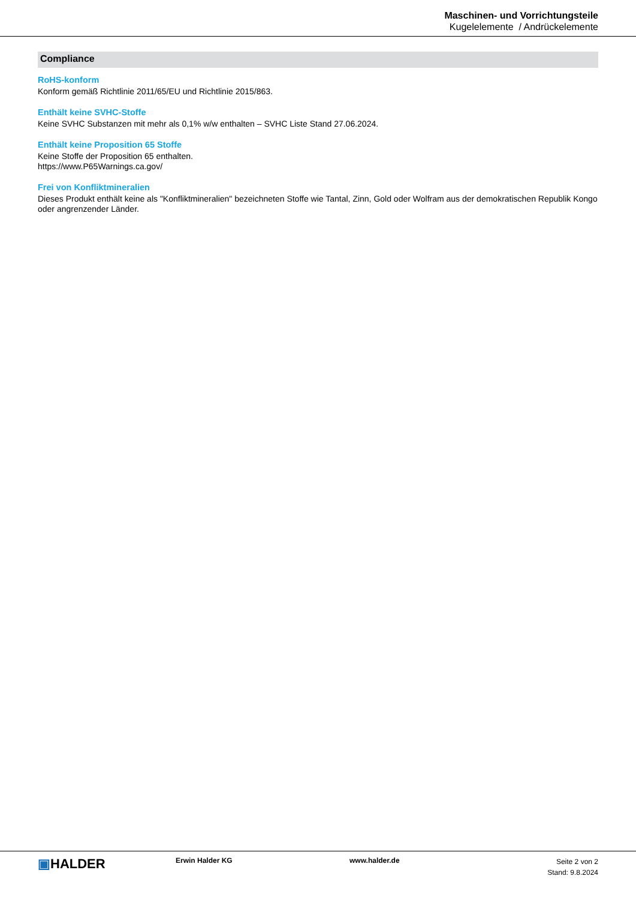Maschinen- und Vorrichtungsteile
Kugelelemente / Andrückelemente
Compliance
RoHS-konform
Konform gemäß Richtlinie 2011/65/EU und Richtlinie 2015/863.
Enthält keine SVHC-Stoffe
Keine SVHC Substanzen mit mehr als 0,1% w/w enthalten – SVHC Liste Stand 27.06.2024.
Enthält keine Proposition 65 Stoffe
Keine Stoffe der Proposition 65 enthalten.
https://www.P65Warnings.ca.gov/
Frei von Konfliktmineralien
Dieses Produkt enthält keine als "Konfliktmineralien" bezeichneten Stoffe wie Tantal, Zinn, Gold oder Wolfram aus der demokratischen Republik Kongo oder angrenzender Länder.
▣HALDER
Erwin Halder KG www.halder.de
Seite 2 von 2
Stand: 9.8.2024